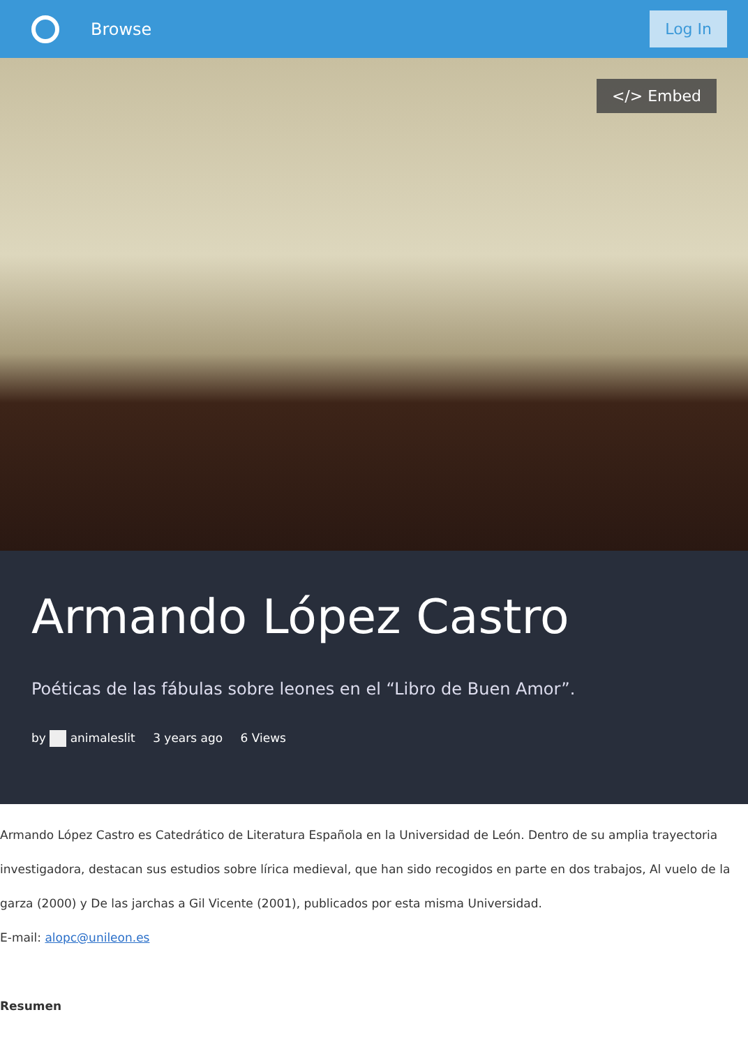Browse
Log In
</> Embed
Armando López Castro
Poéticas de las fábulas sobre leones en el “Libro de Buen Amor”.
by animaleslit 3 years ago 6 Views
Armando López Castro es Catedrático de Literatura Española en la Universidad de León. Dentro de su amplia trayectoria investigadora, destacan sus estudios sobre lírica medieval, que han sido recogidos en parte en dos trabajos, Al vuelo de la garza (2000) y De las jarchas a Gil Vicente (2001), publicados por esta misma Universidad.
E-mail: alopc@unileon.es
Resumen